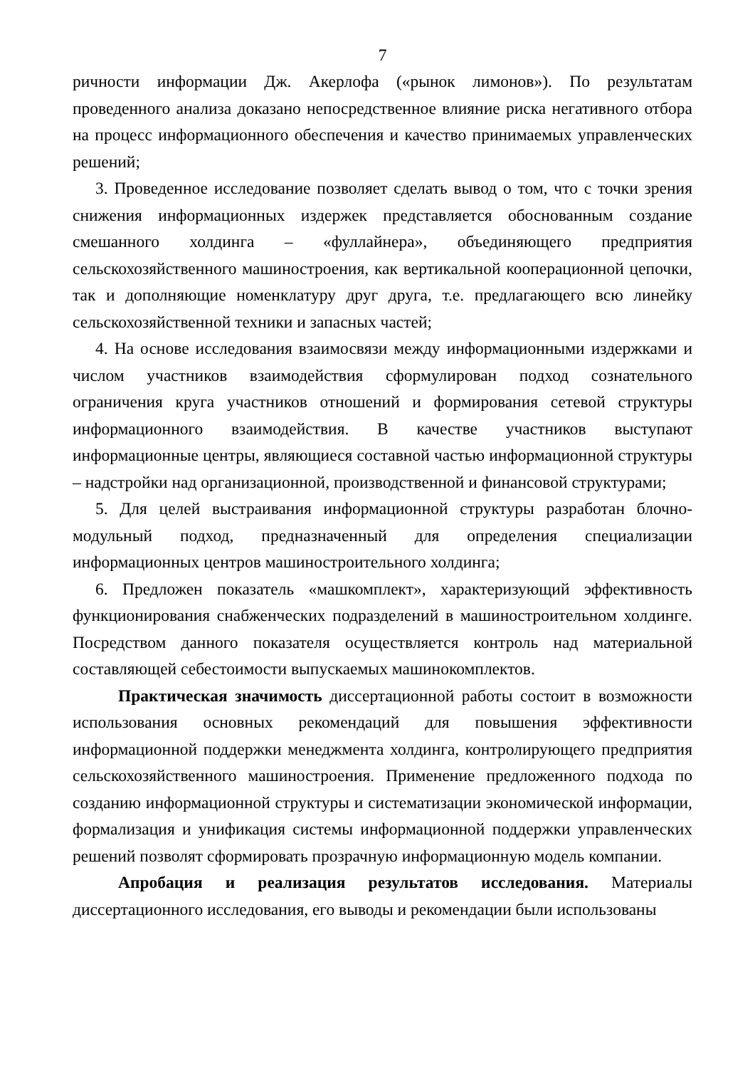7
ричности информации Дж. Акерлофа («рынок лимонов»). По результатам проведенного анализа доказано непосредственное влияние риска негативного отбора на процесс информационного обеспечения и качество принимаемых управленческих решений;
3. Проведенное исследование позволяет сделать вывод о том, что с точки зрения снижения информационных издержек представляется обоснованным создание смешанного холдинга – «фуллайнера», объединяющего предприятия сельскохозяйственного машиностроения, как вертикальной кооперационной цепочки, так и дополняющие номенклатуру друг друга, т.е. предлагающего всю линейку сельскохозяйственной техники и запасных частей;
4. На основе исследования взаимосвязи между информационными издержками и числом участников взаимодействия сформулирован подход сознательного ограничения круга участников отношений и формирования сетевой структуры информационного взаимодействия. В качестве участников выступают информационные центры, являющиеся составной частью информационной структуры – надстройки над организационной, производственной и финансовой структурами;
5. Для целей выстраивания информационной структуры разработан блочно-модульный подход, предназначенный для определения специализации информационных центров машиностроительного холдинга;
6. Предложен показатель «машкомплект», характеризующий эффективность функционирования снабженческих подразделений в машиностроительном холдинге. Посредством данного показателя осуществляется контроль над материальной составляющей себестоимости выпускаемых машинокомплектов.
Практическая значимость диссертационной работы состоит в возможности использования основных рекомендаций для повышения эффективности информационной поддержки менеджмента холдинга, контролирующего предприятия сельскохозяйственного машиностроения. Применение предложенного подхода по созданию информационной структуры и систематизации экономической информации, формализация и унификация системы информационной поддержки управленческих решений позволят сформировать прозрачную информационную модель компании.
Апробация и реализация результатов исследования. Материалы диссертационного исследования, его выводы и рекомендации были использованы